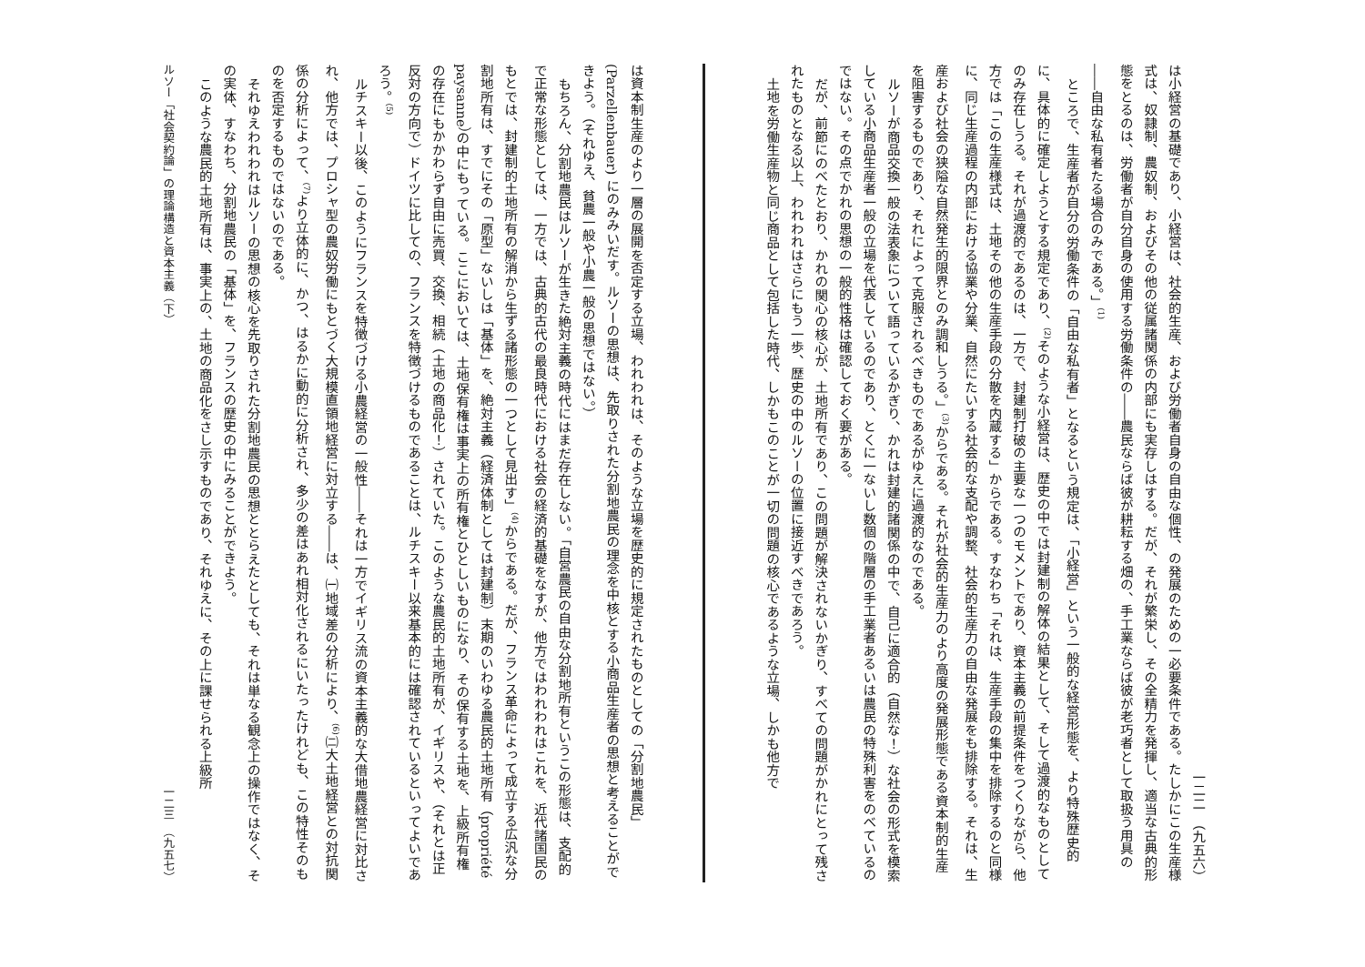一二二　（九五六）
は小経営の基礎であり、小経営は、社会的生産、および労働者自身の自由な個性、の発展のための一必要条件である。たしかにこの生産様式は、奴隷制、農奴制、およびその他の従属諸関係の内部にも実存しはする。だが、それが繁栄し、その全精力を発揮し、適当な古典的形態をとるのは、労働者が自分自身の使用する労働条件の――農民ならば彼が耕耘する畑の、手工業ならば彼が老巧者として取扱う用具の――自由な私有者たる場合のみである。」<sup>(1)</sup>
ところで、生産者が自分の労働条件の「自由な私有者」となるという規定は、「小経営」という一般的な経営形態を、より特殊歴史的に、具体的に確定しようとする規定であり、<sup>(2)</sup>そのような小経営は、歴史の中では封建制の解体の結果として、そして過渡的なものとしてのみ存在しうる。それが過渡的であるのは、一方で、封建制打破の主要な一つのモメントであり、資本主義の前提条件をつくりながら、他方では「この生産様式は、土地その他の生産手段の分散を内蔵する」からである。すなわち「それは、生産手段の集中を排除するのと同様に、同じ生産過程の内部における協業や分業、自然にたいする社会的な支配や調整、社会的生産力の自由な発展をも排除する。それは、生産および社会の狭隘な自然発生的限界とのみ調和しうる。」<sup>(3)</sup>からである。それが社会的生産力のより高度の発展形態である資本制的生産を阻害するものであり、それによって克服されるべきものであるがゆえに過渡的なのである。
ルソーが商品交換一般の法表象について語っているかぎり、かれは封建的諸関係の中で、自己に適合的（自然な！）な社会の形式を模索している小商品生産者一般の立場を代表しているのであり、とくに一ないし数個の階層の手工業者あるいは農民の特殊利害をのべているのではない。その点でかれの思想の一般的性格は確認しておく要がある。
だが、前節にのべたとおり、かれの関心の核心が、土地所有であり、この問題が解決されないかぎり、すべての問題がかれにとって残されたものとなる以上、われわれはさらにもう一歩、歴史の中のルソーの位置に接近すべきであろう。
土地を労働生産物と同じ商品として包括した時代、しかもこのことが一切の問題の核心であるような立場、しかも他方で
は資本制生産のより一層の展開を否定する立場、われわれは、そのような立場を歴史的に規定されたものとしての「分割地農民」(Parzellenbauer) にのみみいだす。ルソーの思想は、先取りされた分割地農民の理念を中核とする小商品生産者の思想と考えることができよう。（それゆえ、貧農一般や小農一般の思想ではない。）
もちろん、分割地農民はルソーが生きた絶対主義の時代にはまだ存在しない。「自営農民の自由な分割地所有というこの形態は、支配的で正常な形態としては、一方では、古典的古代の最良時代における社会の経済的基礎をなすが、他方ではわれわれはこれを、近代諸国民のもとでは、封建制的土地所有の解消から生ずる諸形態の一つとして見出す」<sup>(4)</sup>からである。だが、フランス革命によって成立する広汎な分割地所有は、すでにその「原型」ないしは「基体」を、絶対主義（経済体制としては封建制）末期のいわゆる農民的土地所有（propriété paysanne）の中にもっている。ここにおいては、土地保有権は事実上の所有権とひとしいものになり、その保有する土地を、上級所有権の存在にもかかわらず自由に売買、交換、相続（土地の商品化！）されていた。このような農民的土地所有が、イギリスや、（それとは正反対の方向で）ドイツに比しての、フランスを特徴づけるものであることは、ルチスキー以来基本的には確認されているといってよいであろう。<sup>(5)</sup>
ルチスキー以後、このようにフランスを特徴づける小農経営の一般性――それは一方でイギリス流の資本主義的な大借地農経営に対比され、他方では、プロシャ型の農奴労働にもとづく大規模直領地経営に対立する――は、㈠地域差の分析により、<sup>(6)</sup>㈡大土地経営との対抗関係の分析によって、<sup>(7)</sup>より立体的に、かつ、はるかに動的に分析され、多少の差はあれ相対化されるにいたったけれども、この特性そのものを否定するものではないのである。
それゆえわれわれはルソーの思想の核心を先取りされた分割地農民の思想ととらえたとしても、それは単なる観念上の操作ではなく、その実体、すなわち、分割地農民の「基体」を、フランスの歴史の中にみることができよう。
このような農民的土地所有は、事実上の、土地の商品化をさし示すものであり、それゆえに、その上に課せられる上級所
ルソー「社会契約論」の理論構造と資本主義（下） 一二三　（九五七）